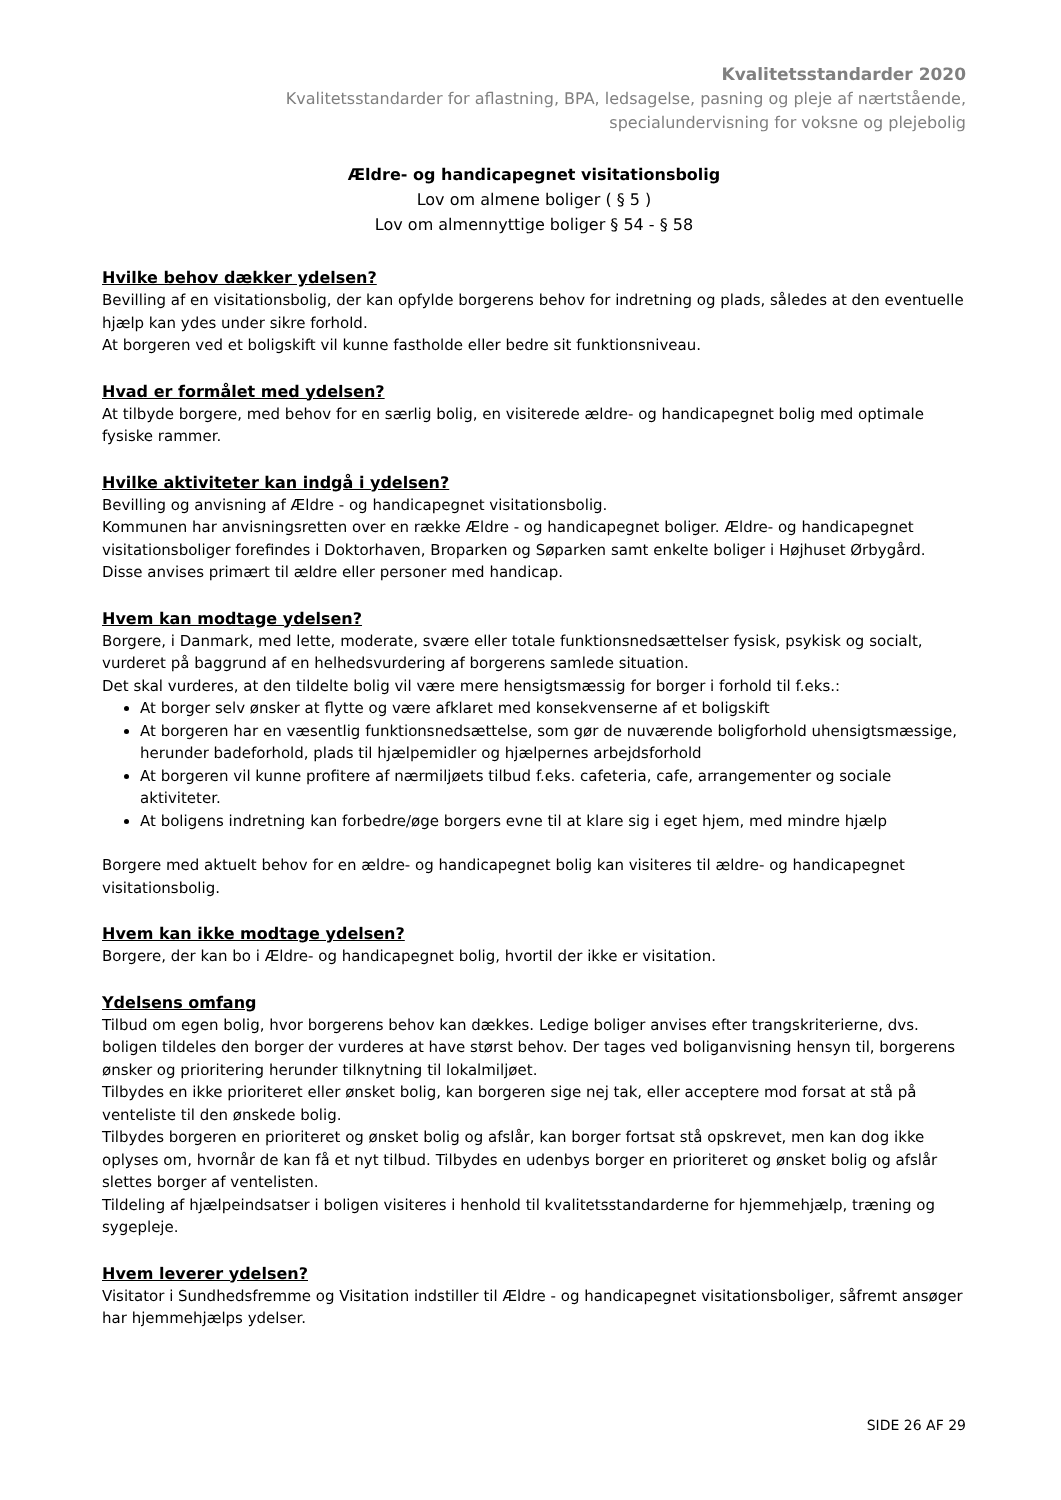Kvalitetsstandarder 2020
Kvalitetsstandarder for aflastning, BPA, ledsagelse, pasning og pleje af nærtstående,
specialundervisning for voksne og plejebolig
Ældre- og handicapegnet visitationsbolig
Lov om almene boliger ( § 5 )
Lov om almennyttige boliger § 54 - § 58
Hvilke behov dækker ydelsen?
Bevilling af en visitationsbolig, der kan opfylde borgerens behov for indretning og plads, således at den eventuelle hjælp kan ydes under sikre forhold.
At borgeren ved et boligskift vil kunne fastholde eller bedre sit funktionsniveau.
Hvad er formålet med ydelsen?
At tilbyde borgere, med behov for en særlig bolig, en visiterede ældre- og handicapegnet bolig med optimale fysiske rammer.
Hvilke aktiviteter kan indgå i ydelsen?
Bevilling og anvisning af Ældre - og handicapegnet visitationsbolig.
Kommunen har anvisningsretten over en række Ældre - og handicapegnet boliger. Ældre- og handicapegnet visitationsboliger forefindes i Doktorhaven, Broparken og Søparken samt enkelte boliger i Højhuset Ørbygård. Disse anvises primært til ældre eller personer med handicap.
Hvem kan modtage ydelsen?
Borgere, i Danmark, med lette, moderate, svære eller totale funktionsnedsættelser fysisk, psykisk og socialt, vurderet på baggrund af en helhedsvurdering af borgerens samlede situation.
Det skal vurderes, at den tildelte bolig vil være mere hensigtsmæssig for borger i forhold til f.eks.:
At borger selv ønsker at flytte og være afklaret med konsekvenserne af et boligskift
At borgeren har en væsentlig funktionsnedsættelse, som gør de nuværende boligforhold uhensigtsmæssige, herunder badeforhold, plads til hjælpemidler og hjælpernes arbejdsforhold
At borgeren vil kunne profitere af nærmiljøets tilbud f.eks. cafeteria, cafe, arrangementer og sociale aktiviteter.
At boligens indretning kan forbedre/øge borgers evne til at klare sig i eget hjem, med mindre hjælp
Borgere med aktuelt behov for en ældre- og handicapegnet bolig kan visiteres til ældre- og handicapegnet visitationsbolig.
Hvem kan ikke modtage ydelsen?
Borgere, der kan bo i Ældre- og handicapegnet bolig, hvortil der ikke er visitation.
Ydelsens omfang
Tilbud om egen bolig, hvor borgerens behov kan dækkes. Ledige boliger anvises efter trangskriterierne, dvs. boligen tildeles den borger der vurderes at have størst behov. Der tages ved boliganvisning hensyn til, borgerens ønsker og prioritering herunder tilknytning til lokalmiljøet.
Tilbydes en ikke prioriteret eller ønsket bolig, kan borgeren sige nej tak, eller acceptere mod forsat at stå på venteliste til den ønskede bolig.
Tilbydes borgeren en prioriteret og ønsket bolig og afslår, kan borger fortsat stå opskrevet, men kan dog ikke oplyses om, hvornår de kan få et nyt tilbud. Tilbydes en udenbys borger en prioriteret og ønsket bolig og afslår slettes borger af ventelisten.
Tildeling af hjælpeindsatser i boligen visiteres i henhold til kvalitetsstandarderne for hjemmehjælp, træning og sygepleje.
Hvem leverer ydelsen?
Visitator i Sundhedsfremme og Visitation indstiller til Ældre - og handicapegnet visitationsboliger, såfremt ansøger har hjemmehjælps ydelser.
SIDE 26 AF 29